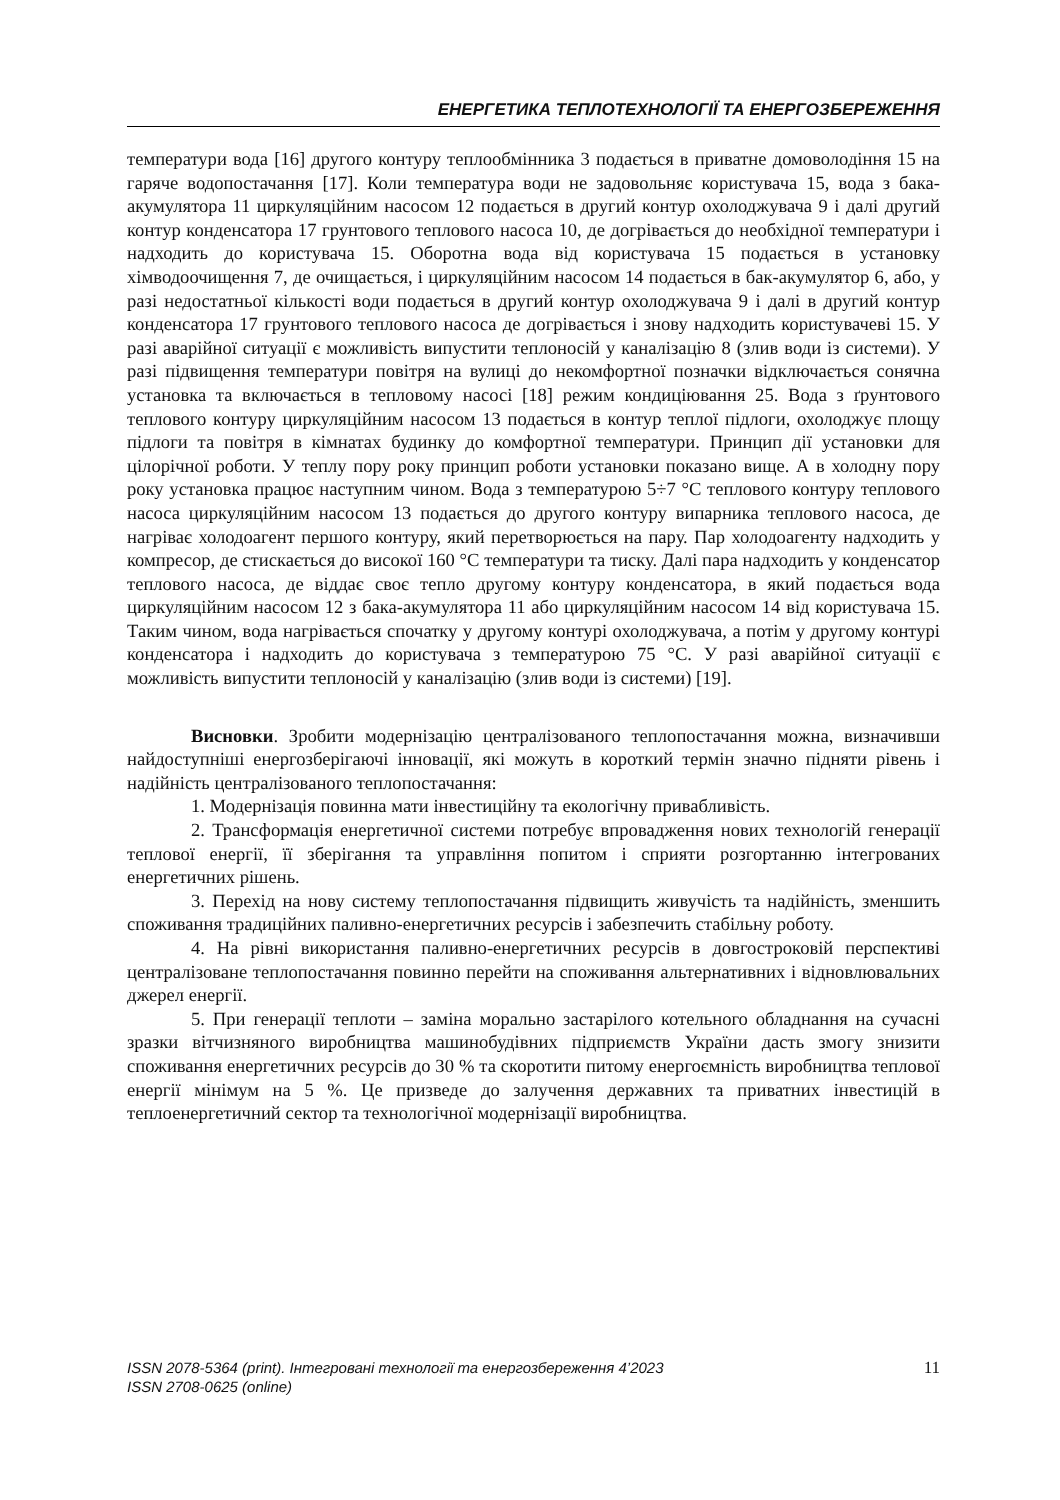ЕНЕРГЕТИКА ТЕПЛОТЕХНОЛОГІЇ ТА ЕНЕРГОЗБЕРЕЖЕННЯ
температури вода [16] другого контуру теплообмінника 3 подається в приватне домоволодіння 15 на гаряче водопостачання [17]. Коли температура води не задовольняє користувача 15, вода з бака-акумулятора 11 циркуляційним насосом 12 подається в другий контур охолоджувача 9 і далі другий контур конденсатора 17 грунтового теплового насоса 10, де догрівається до необхідної температури і надходить до користувача 15. Оборотна вода від користувача 15 подається в установку хімводоочищення 7, де очищається, і циркуляційним насосом 14 подається в бак-акумулятор 6, або, у разі недостатньої кількості води подається в другий контур охолоджувача 9 і далі в другий контур конденсатора 17 грунтового теплового насоса де догрівається і знову надходить користувачеві 15. У разі аварійної ситуації є можливість випустити теплоносій у каналізацію 8 (злив води із системи). У разі підвищення температури повітря на вулиці до некомфортної позначки відключається сонячна установка та включається в тепловому насосі [18] режим кондиціювання 25. Вода з ґрунтового теплового контуру циркуляційним насосом 13 подається в контур теплої підлоги, охолоджує площу підлоги та повітря в кімнатах будинку до комфортної температури. Принцип дії установки для цілорічної роботи. У теплу пору року принцип роботи установки показано вище. А в холодну пору року установка працює наступним чином. Вода з температурою 5÷7 °С теплового контуру теплового насоса циркуляційним насосом 13 подається до другого контуру випарника теплового насоса, де нагріває холодоагент першого контуру, який перетворюється на пару. Пар холодоагенту надходить у компресор, де стискається до високої 160 °С температури та тиску. Далі пара надходить у конденсатор теплового насоса, де віддає своє тепло другому контуру конденсатора, в який подається вода циркуляційним насосом 12 з бака-акумулятора 11 або циркуляційним насосом 14 від користувача 15. Таким чином, вода нагрівається спочатку у другому контурі охолоджувача, а потім у другому контурі конденсатора і надходить до користувача з температурою 75 °С. У разі аварійної ситуації є можливість випустити теплоносій у каналізацію (злив води із системи) [19].
Висновки. Зробити модернізацію централізованого теплопостачання можна, визначивши найдоступніші енергозберігаючі інновації, які можуть в короткий термін значно підняти рівень і надійність централізованого теплопостачання:
1. Модернізація повинна мати інвестиційну та екологічну привабливість.
2. Трансформація енергетичної системи потребує впровадження нових технологій генерації теплової енергії, її зберігання та управління попитом і сприяти розгортанню інтегрованих енергетичних рішень.
3. Перехід на нову систему теплопостачання підвищить живучість та надійність, зменшить споживання традиційних паливно-енергетичних ресурсів і забезпечить стабільну роботу.
4. На рівні використання паливно-енергетичних ресурсів в довгостроковій перспективі централізоване теплопостачання повинно перейти на споживання альтернативних і відновлювальних джерел енергії.
5. При генерації теплоти – заміна морально застарілого котельного обладнання на сучасні зразки вітчизняного виробництва машинобудівних підприємств України дасть змогу знизити споживання енергетичних ресурсів до 30 % та скоротити питому енергоємність виробництва теплової енергії мінімум на 5 %. Це призведе до залучення державних та приватних інвестицій в теплоенергетичний сектор та технологічної модернізації виробництва.
ISSN 2078-5364 (print). Інтегровані технології та енергозбереження 4’2023
ISSN 2708-0625 (online)
11